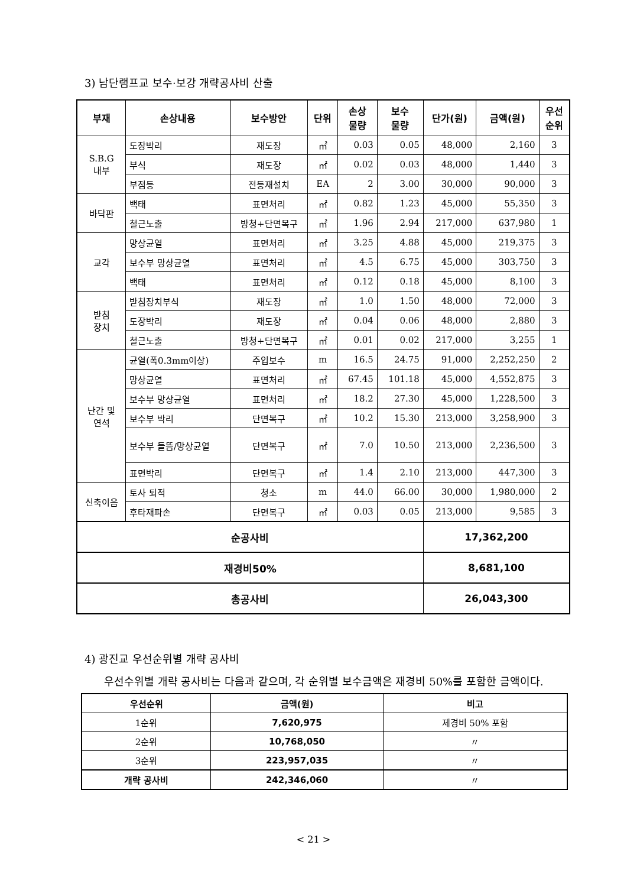3) 남단램프교 보수·보강 개략공사비 산출
| 부재 | 손상내용 | 보수방안 | 단위 | 손상 물량 | 보수 물량 | 단가(원) | 금액(원) | 우선 순위 |
| --- | --- | --- | --- | --- | --- | --- | --- | --- |
| S.B.G 내부 | 도장박리 | 재도장 | ㎡ | 0.03 | 0.05 | 48,000 | 2,160 | 3 |
| | 부식 | 재도장 | ㎡ | 0.02 | 0.03 | 48,000 | 1,440 | 3 |
| | 부점등 | 전등재설치 | EA | 2 | 3.00 | 30,000 | 90,000 | 3 |
| 바닥판 | 백태 | 표면처리 | ㎡ | 0.82 | 1.23 | 45,000 | 55,350 | 3 |
| | 철근노출 | 방청+단면복구 | ㎡ | 1.96 | 2.94 | 217,000 | 637,980 | 1 |
| 교각 | 망상균열 | 표면처리 | ㎡ | 3.25 | 4.88 | 45,000 | 219,375 | 3 |
| | 보수부 망상균열 | 표면처리 | ㎡ | 4.5 | 6.75 | 45,000 | 303,750 | 3 |
| | 백태 | 표면처리 | ㎡ | 0.12 | 0.18 | 45,000 | 8,100 | 3 |
| 받침 장치 | 받침장치부식 | 재도장 | ㎡ | 1.0 | 1.50 | 48,000 | 72,000 | 3 |
| | 도장박리 | 재도장 | ㎡ | 0.04 | 0.06 | 48,000 | 2,880 | 3 |
| | 철근노출 | 방청+단면복구 | ㎡ | 0.01 | 0.02 | 217,000 | 3,255 | 1 |
| 난간 및 연석 | 균열(폭0.3mm이상) | 주입보수 | m | 16.5 | 24.75 | 91,000 | 2,252,250 | 2 |
| | 망상균열 | 표면처리 | ㎡ | 67.45 | 101.18 | 45,000 | 4,552,875 | 3 |
| | 보수부 망상균열 | 표면처리 | ㎡ | 18.2 | 27.30 | 45,000 | 1,228,500 | 3 |
| | 보수부 박리 | 단면복구 | ㎡ | 10.2 | 15.30 | 213,000 | 3,258,900 | 3 |
| | 보수부 들뜸/망상균열 | 단면복구 | ㎡ | 7.0 | 10.50 | 213,000 | 2,236,500 | 3 |
| | 표면박리 | 단면복구 | ㎡ | 1.4 | 2.10 | 213,000 | 447,300 | 3 |
| 신축이음 | 토사 퇴적 | 청소 | m | 44.0 | 66.00 | 30,000 | 1,980,000 | 2 |
| | 후타재파손 | 단면복구 | ㎡ | 0.03 | 0.05 | 213,000 | 9,585 | 3 |
| 순공사비 | | | | | | 17,362,200 | | |
| 재경비50% | | | | | | 8,681,100 | | |
| 총공사비 | | | | | | 26,043,300 | | |
4) 광진교 우선순위별 개략 공사비
우선수위별 개략 공사비는 다음과 같으며, 각 순위별 보수금액은 재경비 50%를 포함한 금액이다.
| 우선순위 | 금액(원) | 비고 |
| --- | --- | --- |
| 1순위 | 7,620,975 | 제경비 50% 포함 |
| 2순위 | 10,768,050 | 〃 |
| 3순위 | 223,957,035 | 〃 |
| 개략 공사비 | 242,346,060 | 〃 |
< 21 >